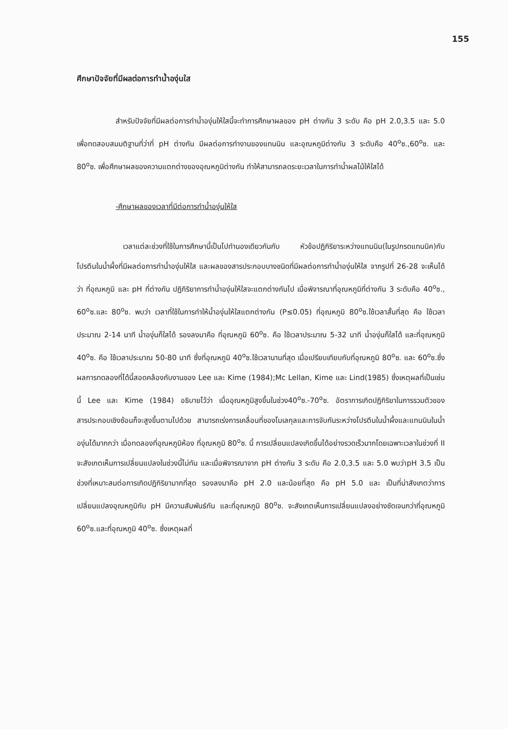155
ศึกษาปัจจัยที่มีผลต่อการทำน้ำองุ่นใส
สำหรับปัจจัยที่มีผลต่อการทำน้ำองุ่นให้ใสนี้จะทำการศึกษาผลของ pH ต่างกัน 3 ระดับ คือ pH 2.0,3.5 และ 5.0 เพื่อทดสอบสมมติฐานที่ว่าที่ pH ต่างกัน มีผลต่อการทำงานของแทนนิน และอุณหภูมิต่างกัน 3 ระดับคือ 40<sup>o</sup>ซ.,60<sup>o</sup>ซ. และ 80<sup>o</sup>ซ. เพื่อศึกษาผลของความแตกต่างของอุณหภูมิต่างกัน ทำให้สามารถลดระยะเวลาในการทำน้ำผลไม้ให้ใสได้
-ศึกษาผลของเวลาที่มีต่อการทำน้ำองุ่นให้ใส
เวลาแต่ละช่วงที่ใช้ในการศึกษานี้เป็นไปทำนองเดียวกันกับ หัวข้อปฏิกิริยาระหว่างแทนนิน(ในรูปกรดแทนนิค)กับโปรตีนในน้ำผึ้งที่มีผลต่อการทำน้ำองุ่นให้ใส และผลของสารประกอบบางชนิดที่มีผลต่อการทำน้ำองุ่นให้ใส จากรูปที่ 26-28 จะเห็นได้ว่า ที่อุณหภูมิ และ pH ที่ต่างกัน ปฏิกิริยาการทำน้ำองุ่นให้ใสจะแตกต่างกันไป เมื่อพิจารณาที่อุณหภูมิที่ต่างกัน 3 ระดับคือ 40<sup>o</sup>ซ., 60<sup>o</sup>ซ.และ 80<sup>o</sup>ซ. พบว่า เวลาที่ใช้ในการทำให้น้ำองุ่นให้ใสแตกต่างกัน (P≤0.05) ที่อุณหภูมิ 80<sup>o</sup>ซ.ใช้เวลาสั้นที่สุด คือ ใช้เวลาประมาณ 2-14 นาที น้ำองุ่นก็ใสได้ รองลงมาคือ ที่อุณหภูมิ 60<sup>o</sup>ซ. คือ ใช้เวลาประมาณ 5-32 นาที น้ำองุ่นก็ใสได้ และที่อุณหภูมิ 40<sup>o</sup>ซ. คือ ใช้เวลาประมาณ 50-80 นาที ซึ่งที่อุณหภูมิ 40<sup>o</sup>ซ.ใช้เวลานานที่สุด เมื่อเปรียบเทียบกับที่อุณหภูมิ 80<sup>o</sup>ซ. และ 60<sup>o</sup>ซ.ซึ่งผลการทดลองที่ได้นี้สอดคล้องกับงานของ Lee และ Kime (1984);Mc Lellan, Kime และ Lind(1985) ซึ่งเหตุผลที่เป็นเช่นนี้ Lee และ Kime (1984) อธิบายไว้ว่า เมื่ออุณหภูมิสูงขึ้นในช่วง40<sup>o</sup>ซ.-70<sup>o</sup>ซ. อัตราการเกิดปฏิกิริยาในการรวมตัวของสารประกอบเชิงซ้อนก็จะสูงขึ้นตามไปด้วย สามารถเร่งการเคลื่อนที่ของโมเลกุลและการจับกันระหว่างโปรตีนในน้ำผึ้งและแทนนินในน้ำองุ่นได้มากกว่า เมื่อทดลองที่อุณหภูมิห้อง ที่อุณหภูมิ 80<sup>o</sup>ซ. นี้ การเปลี่ยนแปลงเกิดขึ้นได้อย่างรวดเร็วมากโดยเฉพาะเวลาในช่วงที่ II จะสังเกตเห็นการเปลี่ยนแปลงในช่วงนี้ไม่ทัน และเมื่อพิจารณาจาก pH ต่างกัน 3 ระดับ คือ 2.0,3.5 และ 5.0 พบว่าpH 3.5 เป็นช่วงที่เหมาะสมต่อการเกิดปฏิกิริยามากที่สุด รองลงมาคือ pH 2.0 และน้อยที่สุด คือ pH 5.0 และ เป็นที่น่าสังเกตว่าการเปลี่ยนแปลงอุณหภูมิกับ pH มีความสัมพันธ์กัน และที่อุณหภูมิ 80<sup>o</sup>ซ. จะสังเกตเห็นการเปลี่ยนแปลงอย่างชัดเจนกว่าที่อุณหภูมิ 60<sup>o</sup>ซ.และที่อุณหภูมิ 40<sup>o</sup>ซ. ซึ่งเหตุผลที่